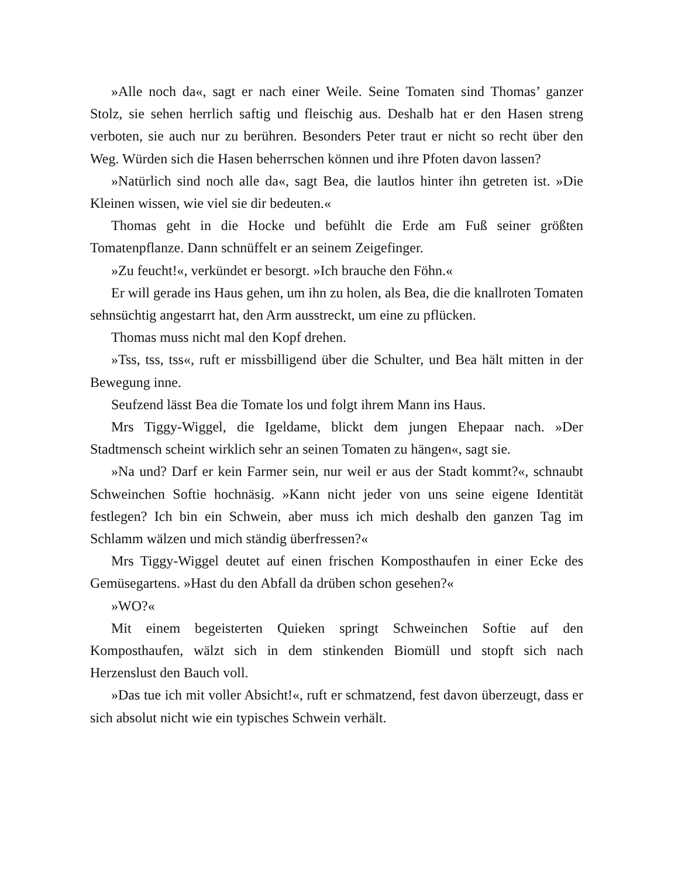»Alle noch da«, sagt er nach einer Weile. Seine Tomaten sind Thomas’ ganzer Stolz, sie sehen herrlich saftig und fleischig aus. Deshalb hat er den Hasen streng verboten, sie auch nur zu berühren. Besonders Peter traut er nicht so recht über den Weg. Würden sich die Hasen beherrschen können und ihre Pfoten davon lassen?
»Natürlich sind noch alle da«, sagt Bea, die lautlos hinter ihn getreten ist. »Die Kleinen wissen, wie viel sie dir bedeuten.«
Thomas geht in die Hocke und befühlt die Erde am Fuß seiner größten Tomatenpflanze. Dann schnüffelt er an seinem Zeigefinger.
»Zu feucht!«, verkündet er besorgt. »Ich brauche den Föhn.«
Er will gerade ins Haus gehen, um ihn zu holen, als Bea, die die knallroten Tomaten sehnsüchtig angestarrt hat, den Arm ausstreckt, um eine zu pflücken.
Thomas muss nicht mal den Kopf drehen.
»Tss, tss, tss«, ruft er missbilligend über die Schulter, und Bea hält mitten in der Bewegung inne.
Seufzend lässt Bea die Tomate los und folgt ihrem Mann ins Haus.
Mrs Tiggy-Wiggel, die Igeldame, blickt dem jungen Ehepaar nach. »Der Stadtmensch scheint wirklich sehr an seinen Tomaten zu hängen«, sagt sie.
»Na und? Darf er kein Farmer sein, nur weil er aus der Stadt kommt?«, schnaubt Schweinchen Softie hochnäsig. »Kann nicht jeder von uns seine eigene Identität festlegen? Ich bin ein Schwein, aber muss ich mich deshalb den ganzen Tag im Schlamm wälzen und mich ständig überfressen?«
Mrs Tiggy-Wiggel deutet auf einen frischen Komposthaufen in einer Ecke des Gemüsegartens. »Hast du den Abfall da drüben schon gesehen?«
»WO?«
Mit einem begeisterten Quieken springt Schweinchen Softie auf den Komposthaufen, wälzt sich in dem stinkenden Biomüll und stopft sich nach Herzenslust den Bauch voll.
»Das tue ich mit voller Absicht!«, ruft er schmatzend, fest davon überzeugt, dass er sich absolut nicht wie ein typisches Schwein verhält.